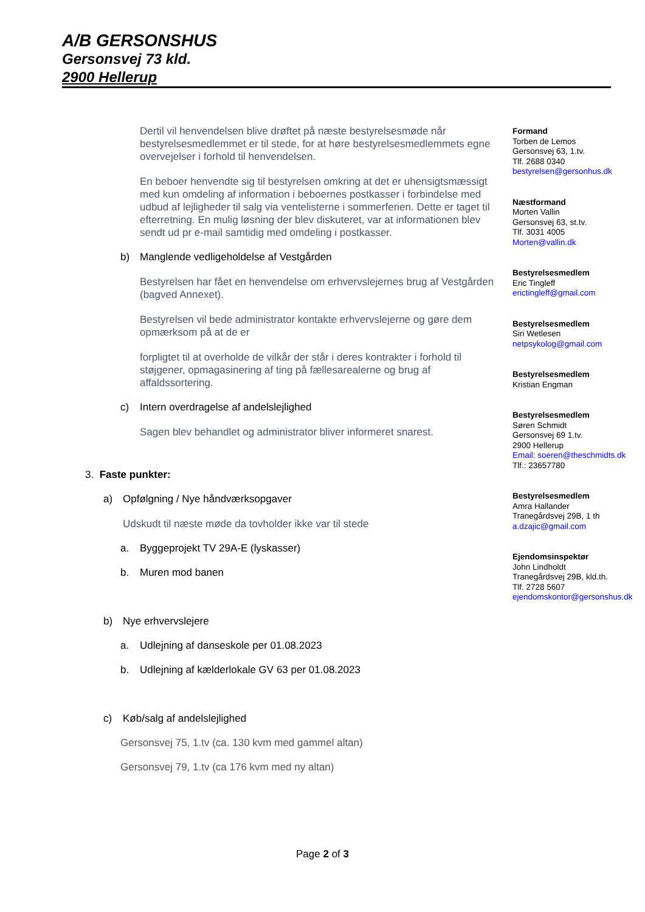A/B GERSONSHUS
Gersonsvej 73 kld.
2900 Hellerup
Dertil vil henvendelsen blive drøftet på næste bestyrelsesmøde når bestyrelsesmedlemmet er til stede, for at høre bestyrelsesmedlemmets egne overvejelser i forhold til henvendelsen.
En beboer henvendte sig til bestyrelsen omkring at det er uhensigtsmæssigt med kun omdeling af information i beboernes postkasser i forbindelse med udbud af lejligheder til salg via ventelisterne i sommerferien. Dette er taget til efterretning. En mulig løsning der blev diskuteret, var at informationen blev sendt ud pr e-mail samtidig med omdeling i postkasser.
b) Manglende vedligeholdelse af Vestgården
Bestyrelsen har fået en henvendelse om erhvervslejernes brug af Vestgården (bagved Annexet).
Bestyrelsen vil bede administrator kontakte erhvervslejerne og gøre dem opmærksom på at de er
forpligtet til at overholde de vilkår der står i deres kontrakter i forhold til støjgener, opmagasinering af ting på fællesarealerne og brug af affaldssortering.
c) Intern overdragelse af andelslejlighed
Sagen blev behandlet og administrator bliver informeret snarest.
3. Faste punkter:
a) Opfølgning / Nye håndværksopgaver
Udskudt til næste møde da tovholder ikke var til stede
a. Byggeprojekt TV 29A-E (lyskasser)
b. Muren mod banen
b) Nye erhvervslejere
a. Udlejning af danseskole per 01.08.2023
b. Udlejning af kælderlokale GV 63 per 01.08.2023
c) Køb/salg af andelslejlighed
Gersonsvej 75, 1.tv (ca. 130 kvm med gammel altan)
Gersonsvej 79, 1.tv (ca 176 kvm med ny altan)
Formand
Torben de Lemos
Gersonsvej 63, 1.tv.
Tlf. 2688 0340
bestyrelsen@gersonhus.dk
Næstformand
Morten Vallin
Gersonsvej 63, st.tv.
Tlf. 3031 4005
Morten@vallin.dk
Bestyrelsesmedlem
Eric Tingleff
erictingleff@gmail.com
Bestyrelsesmedlem
Siri Wetlesen
netpsykolog@gmail.com
Bestyrelsesmedlem
Kristian Engman
Bestyrelsesmedlem
Søren Schmidt
Gersonsvej 69 1.tv.
2900 Hellerup
Email: soeren@theschmidts.dk
Tlf.: 23657780
Bestyrelsesmedlem
Amra Hallander
Tranegårdsvej 29B, 1 th
a.dzajic@gmail.com
Ejendomsinspektør
John Lindholdt
Tranegårdsvej 29B, kld.th.
Tlf. 2728 5607
ejendomskontor@gersonshus.dk
Page 2 of 3